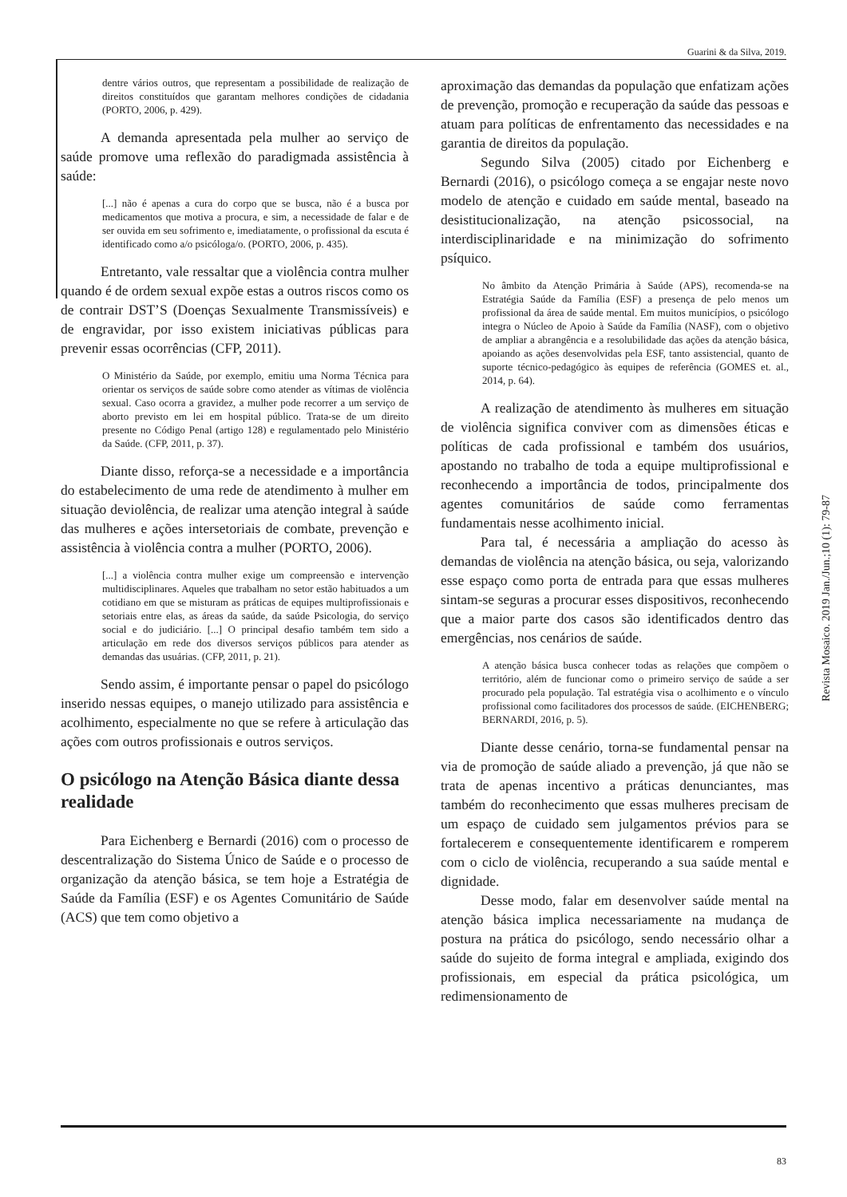Guarini & da Silva, 2019.
dentre vários outros, que representam a possibilidade de realização de direitos constituídos que garantam melhores condições de cidadania (PORTO, 2006, p. 429).
A demanda apresentada pela mulher ao serviço de saúde promove uma reflexão do paradigmada assistência à saúde:
[...] não é apenas a cura do corpo que se busca, não é a busca por medicamentos que motiva a procura, e sim, a necessidade de falar e de ser ouvida em seu sofrimento e, imediatamente, o profissional da escuta é identificado como a/o psicóloga/o. (PORTO, 2006, p. 435).
Entretanto, vale ressaltar que a violência contra mulher quando é de ordem sexual expõe estas a outros riscos como os de contrair DST’S (Doenças Sexualmente Transmissíveis) e de engravidar, por isso existem iniciativas públicas para prevenir essas ocorrências (CFP, 2011).
O Ministério da Saúde, por exemplo, emitiu uma Norma Técnica para orientar os serviços de saúde sobre como atender as vítimas de violência sexual. Caso ocorra a gravidez, a mulher pode recorrer a um serviço de aborto previsto em lei em hospital público. Trata-se de um direito presente no Código Penal (artigo 128) e regulamentado pelo Ministério da Saúde. (CFP, 2011, p. 37).
Diante disso, reforça-se a necessidade e a importância do estabelecimento de uma rede de atendimento à mulher em situação deviolência, de realizar uma atenção integral à saúde das mulheres e ações intersetoriais de combate, prevenção e assistência à violência contra a mulher (PORTO, 2006).
[...] a violência contra mulher exige um compreensão e intervenção multidisciplinares. Aqueles que trabalham no setor estão habituados a um cotidiano em que se misturam as práticas de equipes multiprofissionais e setoriais entre elas, as áreas da saúde, da saúde Psicologia, do serviço social e do judiciário. [...] O principal desafio também tem sido a articulação em rede dos diversos serviços públicos para atender as demandas das usuárias. (CFP, 2011, p. 21).
Sendo assim, é importante pensar o papel do psicólogo inserido nessas equipes, o manejo utilizado para assistência e acolhimento, especialmente no que se refere à articulação das ações com outros profissionais e outros serviços.
O psicólogo na Atenção Básica diante dessa realidade
Para Eichenberg e Bernardi (2016) com o processo de descentralização do Sistema Único de Saúde e o processo de organização da atenção básica, se tem hoje a Estratégia de Saúde da Família (ESF) e os Agentes Comunitário de Saúde (ACS) que tem como objetivo a
aproximação das demandas da população que enfatizam ações de prevenção, promoção e recuperação da saúde das pessoas e atuam para políticas de enfrentamento das necessidades e na garantia de direitos da população.
Segundo Silva (2005) citado por Eichenberg e Bernardi (2016), o psicólogo começa a se engajar neste novo modelo de atenção e cuidado em saúde mental, baseado na desistitucionalização, na atenção psicossocial, na interdisciplinaridade e na minimização do sofrimento psíquico.
No âmbito da Atenção Primária à Saúde (APS), recomenda-se na Estratégia Saúde da Família (ESF) a presença de pelo menos um profissional da área de saúde mental. Em muitos municípios, o psicólogo integra o Núcleo de Apoio à Saúde da Família (NASF), com o objetivo de ampliar a abrangência e a resolubilidade das ações da atenção básica, apoiando as ações desenvolvidas pela ESF, tanto assistencial, quanto de suporte técnico-pedagógico às equipes de referência (GOMES et. al., 2014, p. 64).
A realização de atendimento às mulheres em situação de violência significa conviver com as dimensões éticas e políticas de cada profissional e também dos usuários, apostando no trabalho de toda a equipe multiprofissional e reconhecendo a importância de todos, principalmente dos agentes comunitários de saúde como ferramentas fundamentais nesse acolhimento inicial.
Para tal, é necessária a ampliação do acesso às demandas de violência na atenção básica, ou seja, valorizando esse espaço como porta de entrada para que essas mulheres sintam-se seguras a procurar esses dispositivos, reconhecendo que a maior parte dos casos são identificados dentro das emergências, nos cenários de saúde.
A atenção básica busca conhecer todas as relações que compõem o território, além de funcionar como o primeiro serviço de saúde a ser procurado pela população. Tal estratégia visa o acolhimento e o vínculo profissional como facilitadores dos processos de saúde. (EICHENBERG; BERNARDI, 2016, p. 5).
Diante desse cenário, torna-se fundamental pensar na via de promoção de saúde aliado a prevenção, já que não se trata de apenas incentivo a práticas denunciantes, mas também do reconhecimento que essas mulheres precisam de um espaço de cuidado sem julgamentos prévios para se fortalecerem e consequentemente identificarem e romperem com o ciclo de violência, recuperando a sua saúde mental e dignidade.
Desse modo, falar em desenvolver saúde mental na atenção básica implica necessariamente na mudança de postura na prática do psicólogo, sendo necessário olhar a saúde do sujeito de forma integral e ampliada, exigindo dos profissionais, em especial da prática psicológica, um redimensionamento de
Revista Mosaico. 2019 Jan./Jun.;10 (1): 79-87
83